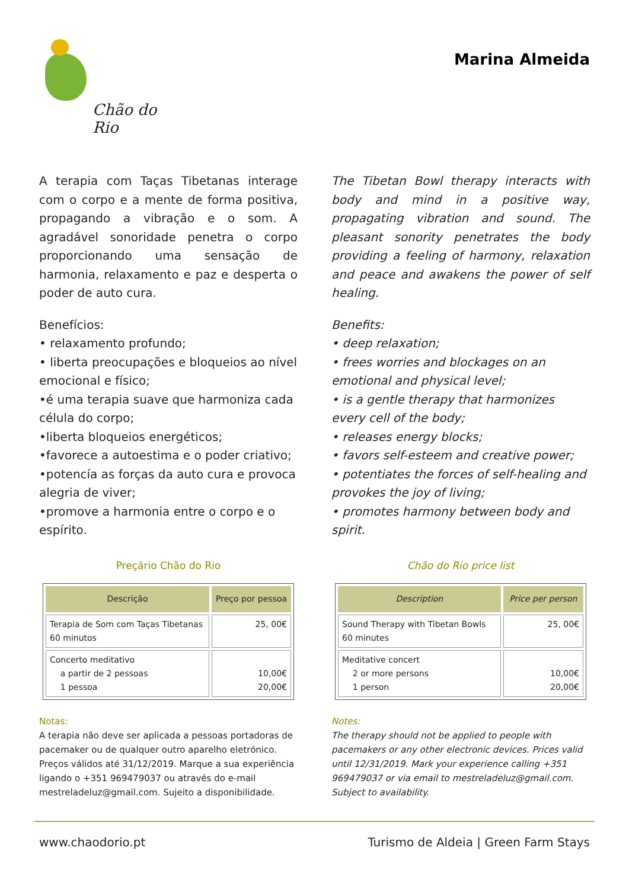Chão do Rio
Marina Almeida
A terapia com Taças Tibetanas interage com o corpo e a mente de forma positiva, propagando a vibração e o som. A agradável sonoridade penetra o corpo proporcionando uma sensação de harmonia, relaxamento e paz e desperta o poder de auto cura.
Benefícios:
• relaxamento profundo;
• liberta preocupações e bloqueios ao nível emocional e físico;
•é uma terapia suave que harmoniza cada célula do corpo;
•liberta bloqueios energéticos;
•favorece a autoestima e o poder criativo;
•potencía as forças da auto cura e provoca alegria de viver;
•promove a harmonia entre o corpo e o espírito.
Preçário Chão do Rio
| Descrição | Preço por pessoa |
| --- | --- |
| Terapia de Som com Taças Tibetanas 60 minutos | 25, 00€ |
| Concerto meditativo a partir de 2 pessoas 1 pessoa | 10,00€ 20,00€ |
Notas:
A terapia não deve ser aplicada a pessoas portadoras de pacemaker ou de qualquer outro aparelho eletrónico. Preços válidos até 31/12/2019. Marque a sua experiência ligando o +351 969479037 ou através do e-mail mestreladeluz@gmail.com. Sujeito a disponibilidade.
The Tibetan Bowl therapy interacts with body and mind in a positive way, propagating vibration and sound. The pleasant sonority penetrates the body providing a feeling of harmony, relaxation and peace and awakens the power of self healing.
Benefits:
• deep relaxation;
• frees worries and blockages on an emotional and physical level;
• is a gentle therapy that harmonizes every cell of the body;
• releases energy blocks;
• favors self-esteem and creative power;
• potentiates the forces of self-healing and provokes the joy of living;
• promotes harmony between body and spirit.
Chão do Rio price list
| Description | Price per person |
| --- | --- |
| Sound Therapy with Tibetan Bowls 60 minutes | 25, 00€ |
| Meditative concert 2 or more persons 1 person | 10,00€ 20,00€ |
Notes:
The therapy should not be applied to people with pacemakers or any other electronic devices. Prices valid until 12/31/2019. Mark your experience calling +351 969479037 or via email to mestreladeluz@gmail.com. Subject to availability.
www.chaodorio.pt Turismo de Aldeia | Green Farm Stays